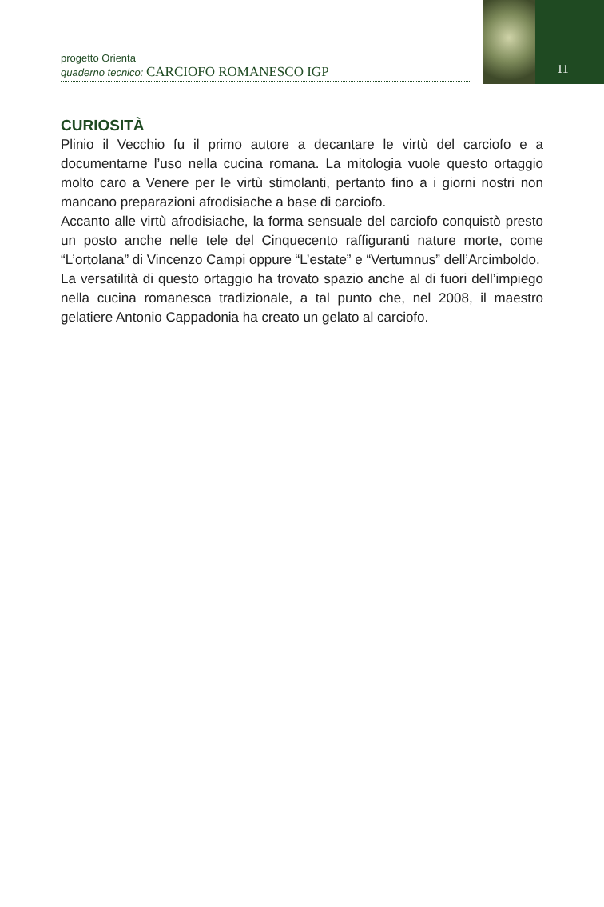progetto Orienta
quaderno tecnico: CARCIOFO ROMANESCO IGP
11
CURIOSITÀ
Plinio il Vecchio fu il primo autore a decantare le virtù del carciofo e a documentarne l’uso nella cucina romana. La mitologia vuole questo ortaggio molto caro a Venere per le virtù stimolanti, pertanto fino a i giorni nostri non mancano preparazioni afrodisiache a base di carciofo.
Accanto alle virtù afrodisiache, la forma sensuale del carciofo conquistò presto un posto anche nelle tele del Cinquecento raffiguranti nature morte, come “L’ortolana” di Vincenzo Campi oppure “L’estate” e “Vertumnus” dell’Arcimboldo.
La versatilità di questo ortaggio ha trovato spazio anche al di fuori dell’impiego nella cucina romanesca tradizionale, a tal punto che, nel 2008, il maestro gelatiere Antonio Cappadonia ha creato un gelato al carciofo.